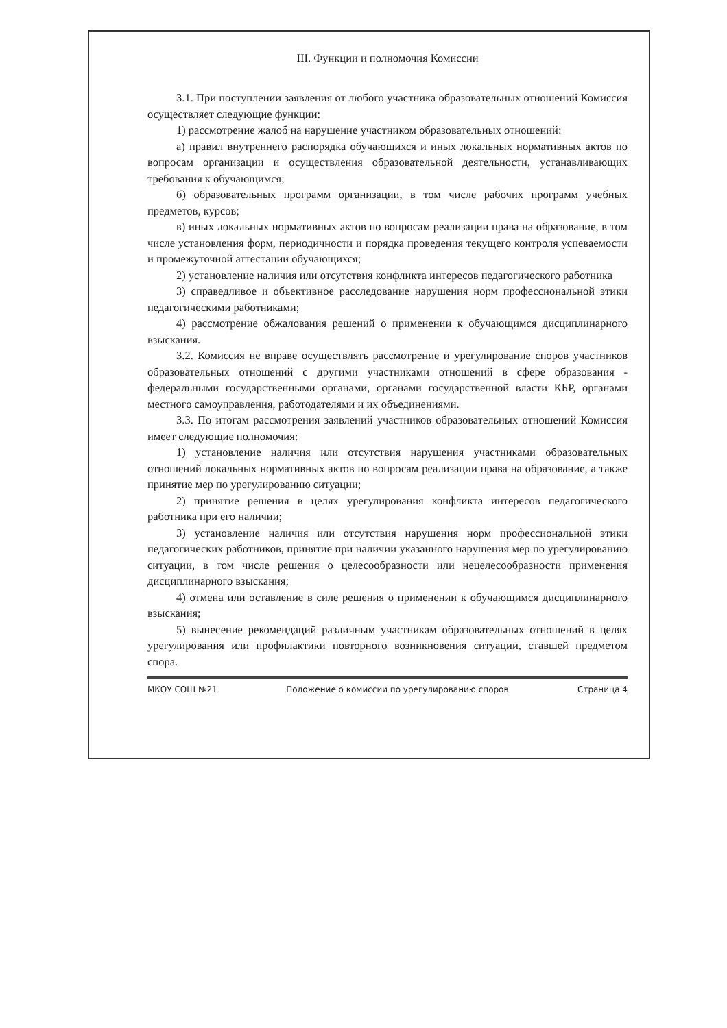III. Функции и полномочия Комиссии
3.1. При поступлении заявления от любого участника образовательных отношений Комиссия осуществляет следующие функции:
1) рассмотрение жалоб на нарушение участником образовательных отношений:
а) правил внутреннего распорядка обучающихся и иных локальных нормативных актов по вопросам организации и осуществления образовательной деятельности, устанавливающих требования к обучающимся;
б) образовательных программ организации, в том числе рабочих программ учебных предметов, курсов;
в) иных локальных нормативных актов по вопросам реализации права на образование, в том числе установления форм, периодичности и порядка проведения текущего контроля успеваемости и промежуточной аттестации обучающихся;
2) установление наличия или отсутствия конфликта интересов педагогического работника
3) справедливое и объективное расследование нарушения норм профессиональной этики педагогическими работниками;
4) рассмотрение обжалования решений о применении к обучающимся дисциплинарного взыскания.
3.2. Комиссия не вправе осуществлять рассмотрение и урегулирование споров участников образовательных отношений с другими участниками отношений в сфере образования - федеральными государственными органами, органами государственной власти КБР, органами местного самоуправления, работодателями и их объединениями.
3.3. По итогам рассмотрения заявлений участников образовательных отношений Комиссия имеет следующие полномочия:
1) установление наличия или отсутствия нарушения участниками образовательных отношений локальных нормативных актов по вопросам реализации права на образование, а также принятие мер по урегулированию ситуации;
2) принятие решения в целях урегулирования конфликта интересов педагогического работника при его наличии;
3) установление наличия или отсутствия нарушения норм профессиональной этики педагогических работников, принятие при наличии указанного нарушения мер по урегулированию ситуации, в том числе решения о целесообразности или нецелесообразности применения дисциплинарного взыскания;
4) отмена или оставление в силе решения о применении к обучающимся дисциплинарного взыскания;
5) вынесение рекомендаций различным участникам образовательных отношений в целях урегулирования или профилактики повторного возникновения ситуации, ставшей предметом спора.
МКОУ СОШ №21 Положение о комиссии по урегулированию споров Страница 4